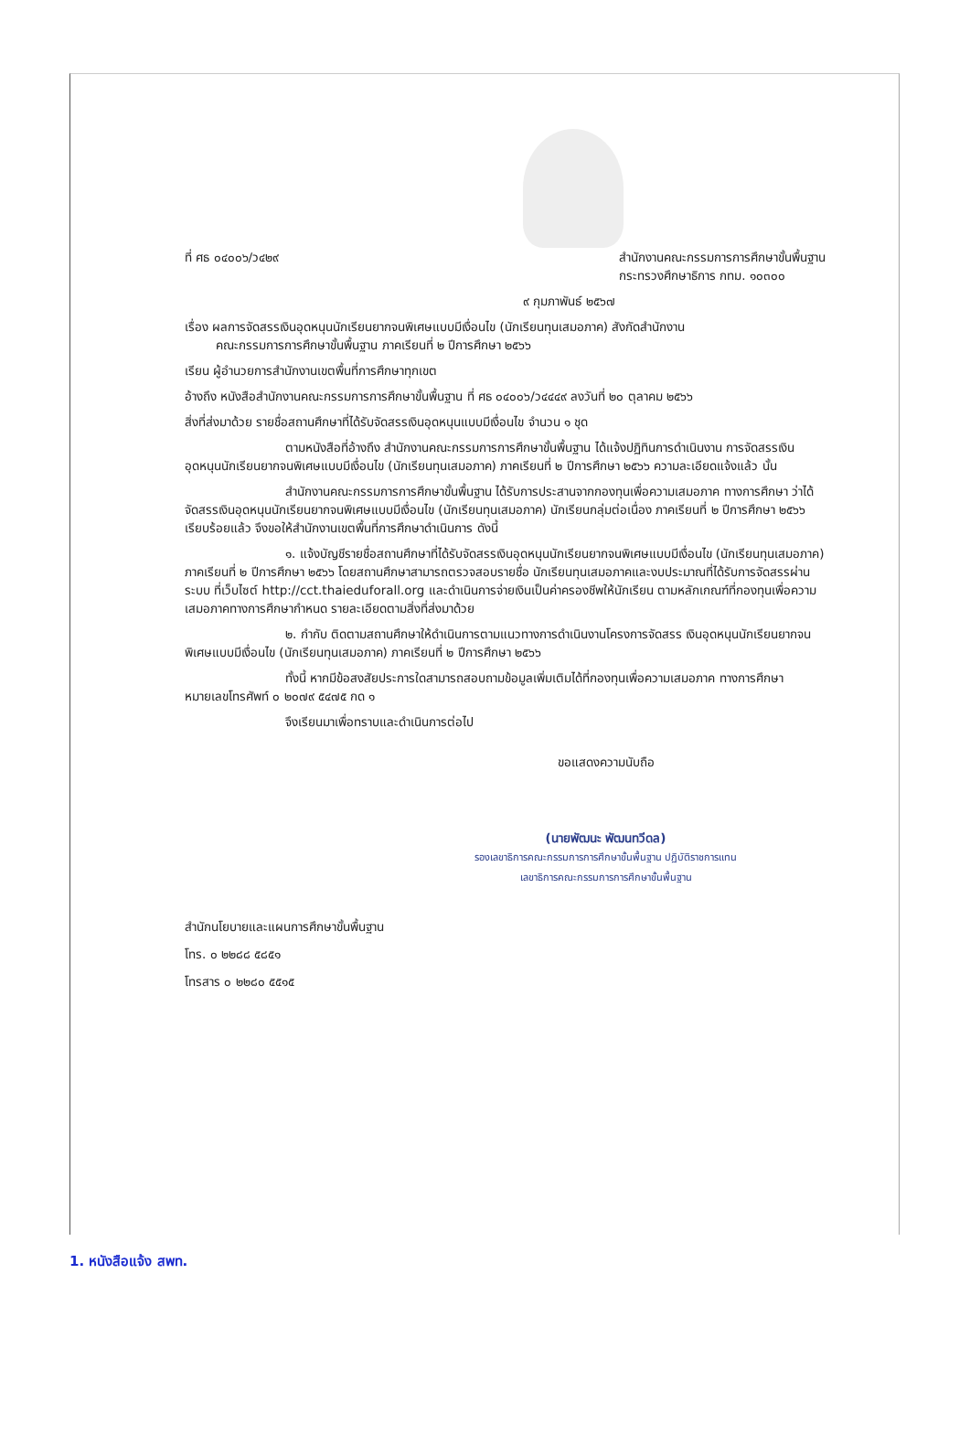ที่ ศธ ๐๔๐๐๖/ว๔๒๙ สำนักงานคณะกรรมการการศึกษาขั้นพื้นฐาน
กระทรวงศึกษาธิการ กทม. ๑๐๓๐๐
๙ กุมภาพันธ์ ๒๕๖๗
เรื่อง ผลการจัดสรรเงินอุดหนุนนักเรียนยากจนพิเศษแบบมีเงื่อนไข (นักเรียนทุนเสมอภาค) สังกัดสำนักงาน
คณะกรรมการการศึกษาขั้นพื้นฐาน ภาคเรียนที่ ๒ ปีการศึกษา ๒๕๖๖
เรียน ผู้อำนวยการสำนักงานเขตพื้นที่การศึกษาทุกเขต
อ้างถึง หนังสือสำนักงานคณะกรรมการการศึกษาขั้นพื้นฐาน ที่ ศธ ๐๔๐๐๖/ว๔๔๔๙ ลงวันที่ ๒๐ ตุลาคม ๒๕๖๖
สิ่งที่ส่งมาด้วย รายชื่อสถานศึกษาที่ได้รับจัดสรรเงินอุดหนุนแบบมีเงื่อนไข จำนวน ๑ ชุด
ตามหนังสือที่อ้างถึง สำนักงานคณะกรรมการการศึกษาขั้นพื้นฐาน ได้แจ้งปฏิทินการดำเนินงาน การจัดสรรเงินอุดหนุนนักเรียนยากจนพิเศษแบบมีเงื่อนไข (นักเรียนทุนเสมอภาค) ภาคเรียนที่ ๒ ปีการศึกษา ๒๕๖๖ ความละเอียดแจ้งแล้ว นั้น
สำนักงานคณะกรรมการการศึกษาขั้นพื้นฐาน ได้รับการประสานจากกองทุนเพื่อความเสมอภาค ทางการศึกษา ว่าได้จัดสรรเงินอุดหนุนนักเรียนยากจนพิเศษแบบมีเงื่อนไข (นักเรียนทุนเสมอภาค) นักเรียนกลุ่มต่อเนื่อง ภาคเรียนที่ ๒ ปีการศึกษา ๒๕๖๖ เรียบร้อยแล้ว จึงขอให้สำนักงานเขตพื้นที่การศึกษาดำเนินการ ดังนี้
๑. แจ้งบัญชีรายชื่อสถานศึกษาที่ได้รับจัดสรรเงินอุดหนุนนักเรียนยากจนพิเศษแบบมีเงื่อนไข (นักเรียนทุนเสมอภาค) ภาคเรียนที่ ๒ ปีการศึกษา ๒๕๖๖ โดยสถานศึกษาสามารถตรวจสอบรายชื่อ นักเรียนทุนเสมอภาคและงบประมาณที่ได้รับการจัดสรรผ่านระบบ ที่เว็บไซต์ http://cct.thaieduforall.org และดำเนินการจ่ายเงินเป็นค่าครองชีพให้นักเรียน ตามหลักเกณฑ์ที่กองทุนเพื่อความเสมอภาคทางการศึกษากำหนด รายละเอียดตามสิ่งที่ส่งมาด้วย
๒. กำกับ ติดตามสถานศึกษาให้ดำเนินการตามแนวทางการดำเนินงานโครงการจัดสรร เงินอุดหนุนนักเรียนยากจนพิเศษแบบมีเงื่อนไข (นักเรียนทุนเสมอภาค) ภาคเรียนที่ ๒ ปีการศึกษา ๒๕๖๖
ทั้งนี้ หากมีข้อสงสัยประการใดสามารถสอบถามข้อมูลเพิ่มเติมได้ที่กองทุนเพื่อความเสมอภาค ทางการศึกษา หมายเลขโทรศัพท์ ๐ ๒๐๗๙ ๕๔๗๕ กด ๑
จึงเรียนมาเพื่อทราบและดำเนินการต่อไป
ขอแสดงความนับถือ
(นายพัฒนะ พัฒนทวีดล)
รองเลขาธิการคณะกรรมการการศึกษาขั้นพื้นฐาน ปฏิบัติราชการแทน
เลขาธิการคณะกรรมการการศึกษาขั้นพื้นฐาน
สำนักนโยบายและแผนการศึกษาขั้นพื้นฐาน
โทร. ๐ ๒๒๘๘ ๕๘๕๑
โทรสาร ๐ ๒๒๘๐ ๕๕๑๕
1. หนังสือแจ้ง สพท.